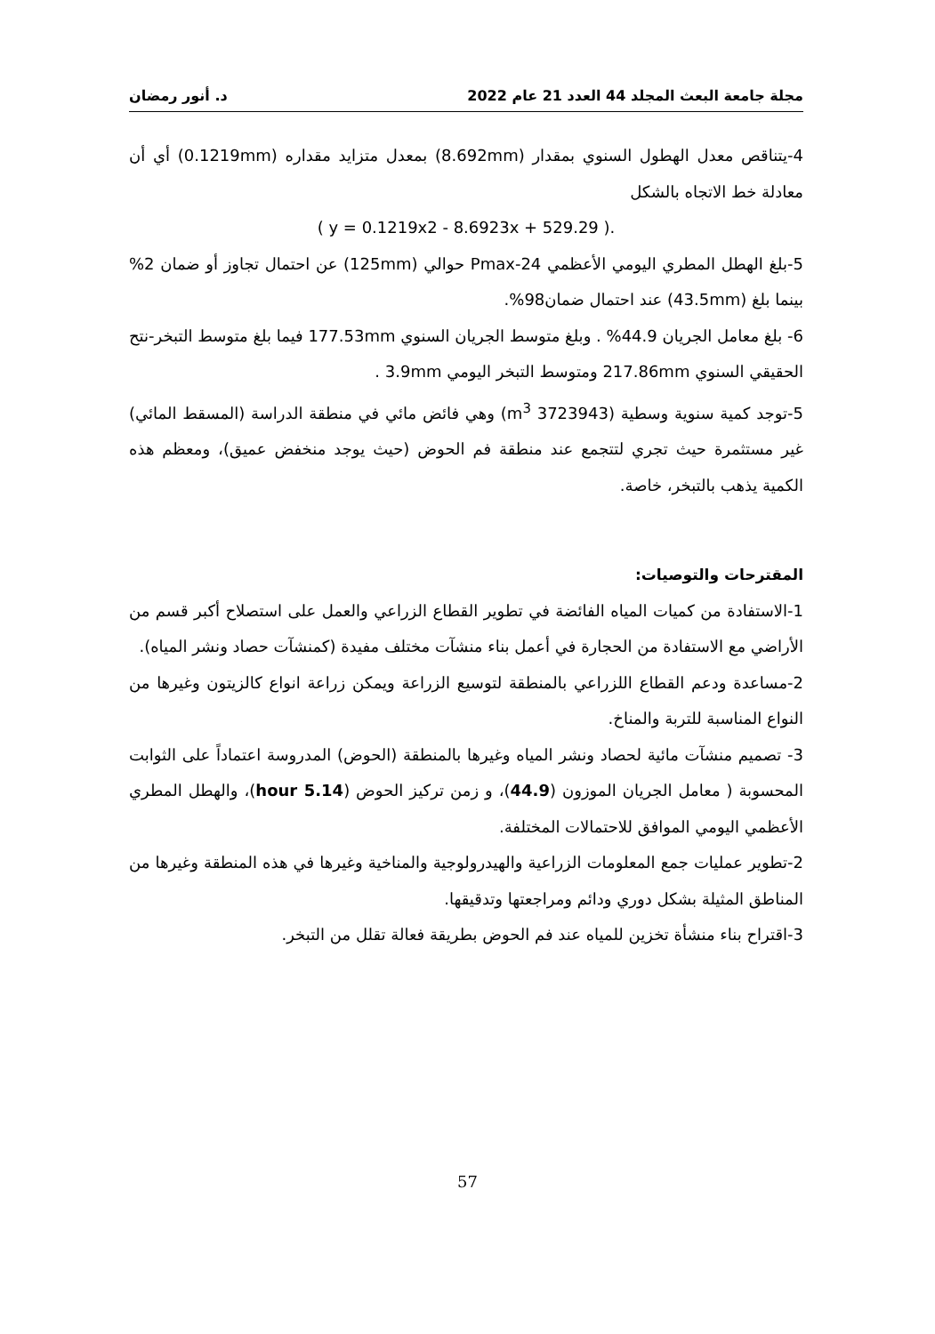مجلة جامعة البعث المجلد 44 العدد 21 عام 2022 د. أنور رمضان
4-يتناقص معدل الهطول السنوي بمقدار (8.692mm) بمعدل متزايد مقداره (0.1219mm) أي أن معادلة خط الاتجاه بالشكل
.( y = 0.1219x2 - 8.6923x + 529.29 )
5-بلغ الهطل المطري اليومي الأعظمي Pmax-24 حوالي (125mm) عن احتمال تجاوز أو ضمان 2% بينما بلغ (43.5mm) عند احتمال ضمان98%.
6- بلغ معامل الجريان 44.9% . وبلغ متوسط الجريان السنوي 177.53mm فيما بلغ متوسط التبخر-نتح الحقيقي السنوي 217.86mm ومتوسط التبخر اليومي 3.9mm .
5-توجد كمية سنوية وسطية (3723943 m<sup>3</sup>) وهي فائض مائي في منطقة الدراسة (المسقط المائي) غير مستثمرة حيث تجري لتتجمع عند منطقة فم الحوض (حيث يوجد منخفض عميق)، ومعظم هذه الكمية يذهب بالتبخر، خاصة.
المقترحات والتوصيات:
1-الاستفادة من كميات المياه الفائضة في تطوير القطاع الزراعي والعمل على استصلاح أكبر قسم من الأراضي مع الاستفادة من الحجارة في أعمل بناء منشآت مختلف مفيدة (كمنشآت حصاد ونشر المياه).
2-مساعدة ودعم القطاع اللزراعي بالمنطقة لتوسيع الزراعة ويمكن زراعة انواع كالزيتون وغيرها من النواع المناسبة للتربة والمناخ.
3- تصميم منشآت مائية لحصاد ونشر المياه وغيرها بالمنطقة (الحوض) المدروسة اعتماداً على الثوابت المحسوبة ( معامل الجريان الموزون (44.9)، و زمن تركيز الحوض (5.14 hour)، والهطل المطري الأعظمي اليومي الموافق للاحتمالات المختلفة.
2-تطوير عمليات جمع المعلومات الزراعية والهيدرولوجية والمناخية وغيرها في هذه المنطقة وغيرها من المناطق المثيلة بشكل دوري ودائم ومراجعتها وتدقيقها.
3-اقتراح بناء منشأة تخزين للمياه عند فم الحوض بطريقة فعالة تقلل من التبخر.
57